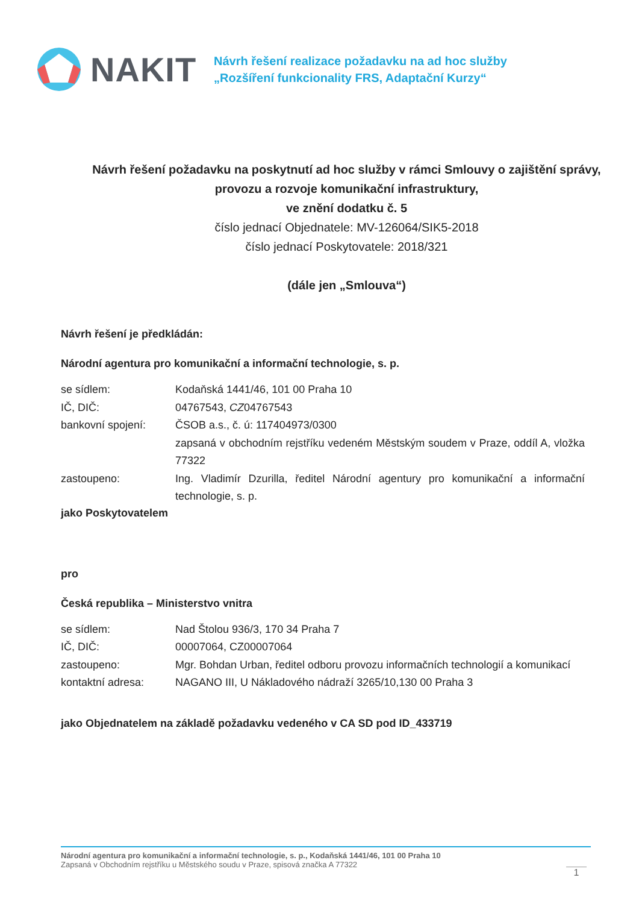NAKIT
Návrh řešení realizace požadavku na ad hoc služby
„Rozšíření funkcionality FRS, Adaptační Kurzy“
Návrh řešení požadavku na poskytnutí ad hoc služby v rámci Smlouvy o zajištění správy, provozu a rozvoje komunikační infrastruktury,
ve znění dodatku č. 5
číslo jednací Objednatele: MV-126064/SIK5-2018
číslo jednací Poskytovatele: 2018/321
(dále jen „Smlouva“)
Návrh řešení je předkládán:
Národní agentura pro komunikační a informační technologie, s. p.
| se sídlem: | Kodaňská 1441/46, 101 00 Praha 10 |
| IČ, DIČ: | 04767543, CZ 04767543 |
| bankovní spojení: | ČSOB a.s., č. ú: 117404973/0300 zapsaná v obchodním rejstříku vedeném Městským soudem v Praze, oddíl A, vložka 77322 |
| zastoupeno: | Ing. Vladimír Dzurilla, ředitel Národní agentury pro komunikační a informační technologie, s. p. |
jako Poskytovatelem
pro
Česká republika – Ministerstvo vnitra
| se sídlem: | Nad Štolou 936/3, 170 34 Praha 7 |
| IČ, DIČ: | 00007064, CZ00007064 |
| zastoupeno: | Mgr. Bohdan Urban, ředitel odboru provozu informačních technologií a komunikací |
| kontaktní adresa: | NAGANO III, U Nákladového nádraží 3265/10,130 00 Praha 3 |
jako Objednatelem na základě požadavku vedeného v CA SD pod ID_433719
Národní agentura pro komunikační a informační technologie, s. p., Kodaňská 1441/46, 101 00 Praha 10
Zapsaná v Obchodním rejstříku u Městského soudu v Praze, spisová značka A 77322
1